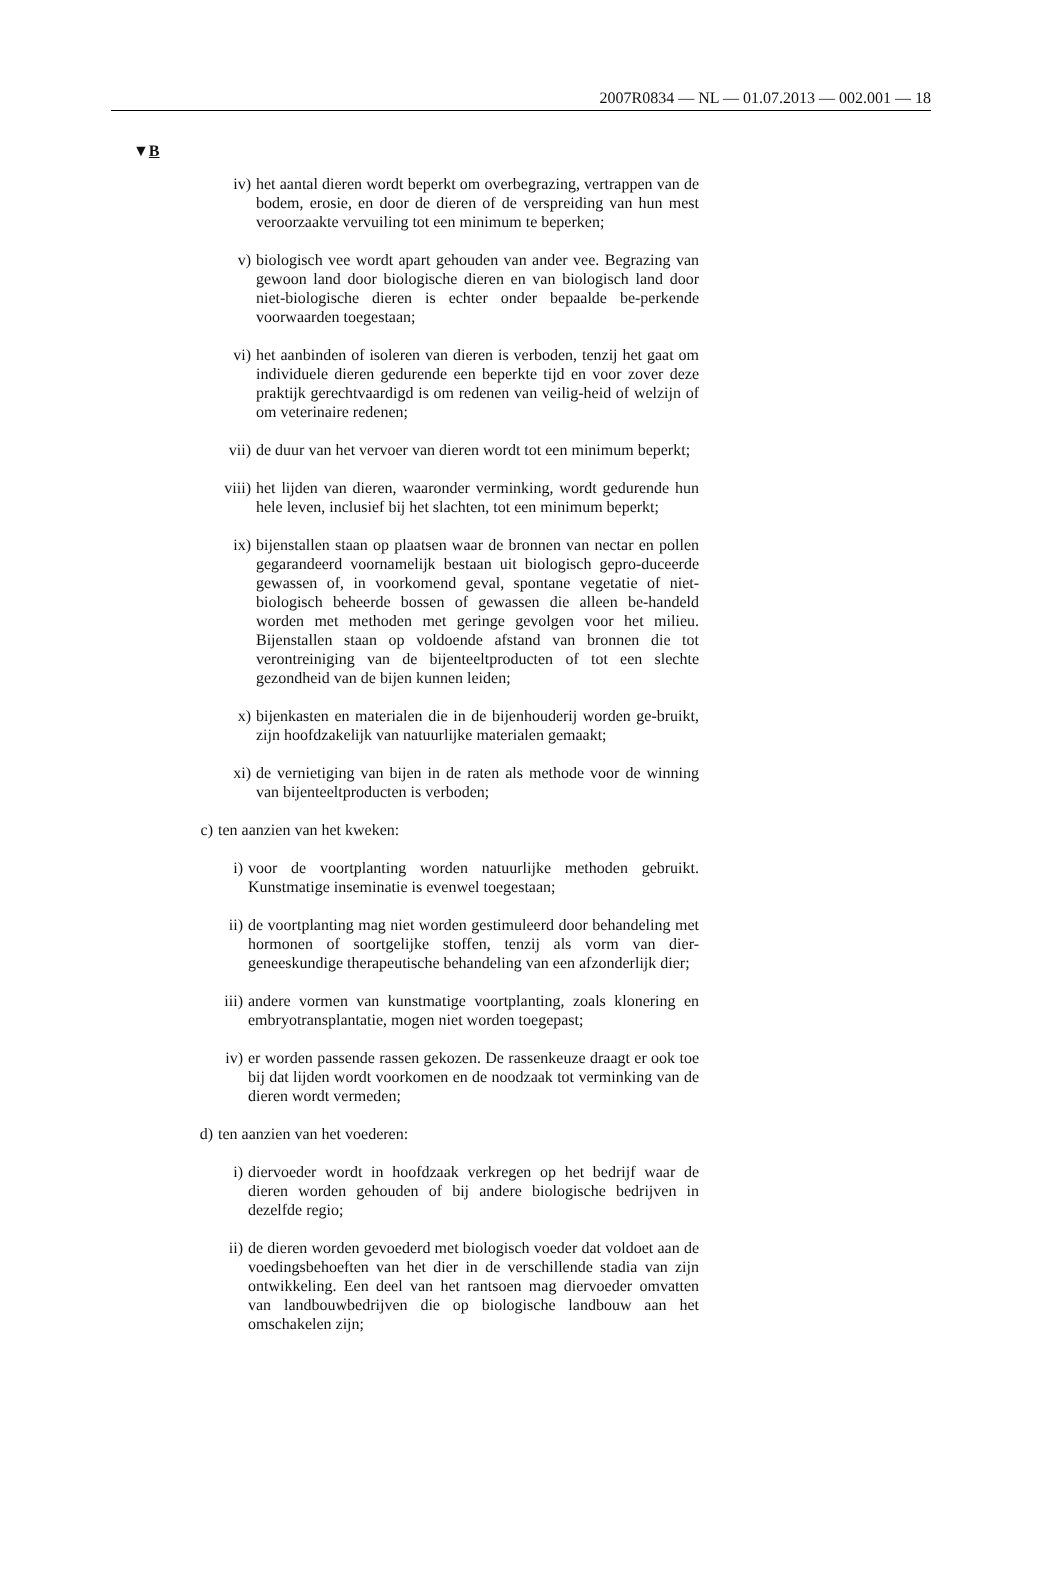2007R0834 — NL — 01.07.2013 — 002.001 — 18
▼B
iv) het aantal dieren wordt beperkt om overbegrazing, vertrappen van de bodem, erosie, en door de dieren of de verspreiding van hun mest veroorzaakte vervuiling tot een minimum te beperken;
v) biologisch vee wordt apart gehouden van ander vee. Begrazing van gewoon land door biologische dieren en van biologisch land door niet-biologische dieren is echter onder bepaalde be-perkende voorwaarden toegestaan;
vi) het aanbinden of isoleren van dieren is verboden, tenzij het gaat om individuele dieren gedurende een beperkte tijd en voor zover deze praktijk gerechtvaardigd is om redenen van veilig-heid of welzijn of om veterinaire redenen;
vii) de duur van het vervoer van dieren wordt tot een minimum beperkt;
viii) het lijden van dieren, waaronder verminking, wordt gedurende hun hele leven, inclusief bij het slachten, tot een minimum beperkt;
ix) bijenstallen staan op plaatsen waar de bronnen van nectar en pollen gegarandeerd voornamelijk bestaan uit biologisch gepro-duceerde gewassen of, in voorkomend geval, spontane vegetatie of niet-biologisch beheerde bossen of gewassen die alleen be-handeld worden met methoden met geringe gevolgen voor het milieu. Bijenstallen staan op voldoende afstand van bronnen die tot verontreiniging van de bijenteeltproducten of tot een slechte gezondheid van de bijen kunnen leiden;
x) bijenkasten en materialen die in de bijenhouderij worden ge-bruikt, zijn hoofdzakelijk van natuurlijke materialen gemaakt;
xi) de vernietiging van bijen in de raten als methode voor de winning van bijenteeltproducten is verboden;
c) ten aanzien van het kweken:
i) voor de voortplanting worden natuurlijke methoden gebruikt. Kunstmatige inseminatie is evenwel toegestaan;
ii) de voortplanting mag niet worden gestimuleerd door behandeling met hormonen of soortgelijke stoffen, tenzij als vorm van dier-geneeskundige therapeutische behandeling van een afzonderlijk dier;
iii) andere vormen van kunstmatige voortplanting, zoals klonering en embryotransplantatie, mogen niet worden toegepast;
iv) er worden passende rassen gekozen. De rassenkeuze draagt er ook toe bij dat lijden wordt voorkomen en de noodzaak tot verminking van de dieren wordt vermeden;
d) ten aanzien van het voederen:
i) diervoeder wordt in hoofdzaak verkregen op het bedrijf waar de dieren worden gehouden of bij andere biologische bedrijven in dezelfde regio;
ii) de dieren worden gevoederd met biologisch voeder dat voldoet aan de voedingsbehoeften van het dier in de verschillende stadia van zijn ontwikkeling. Een deel van het rantsoen mag diervoeder omvatten van landbouwbedrijven die op biologische landbouw aan het omschakelen zijn;